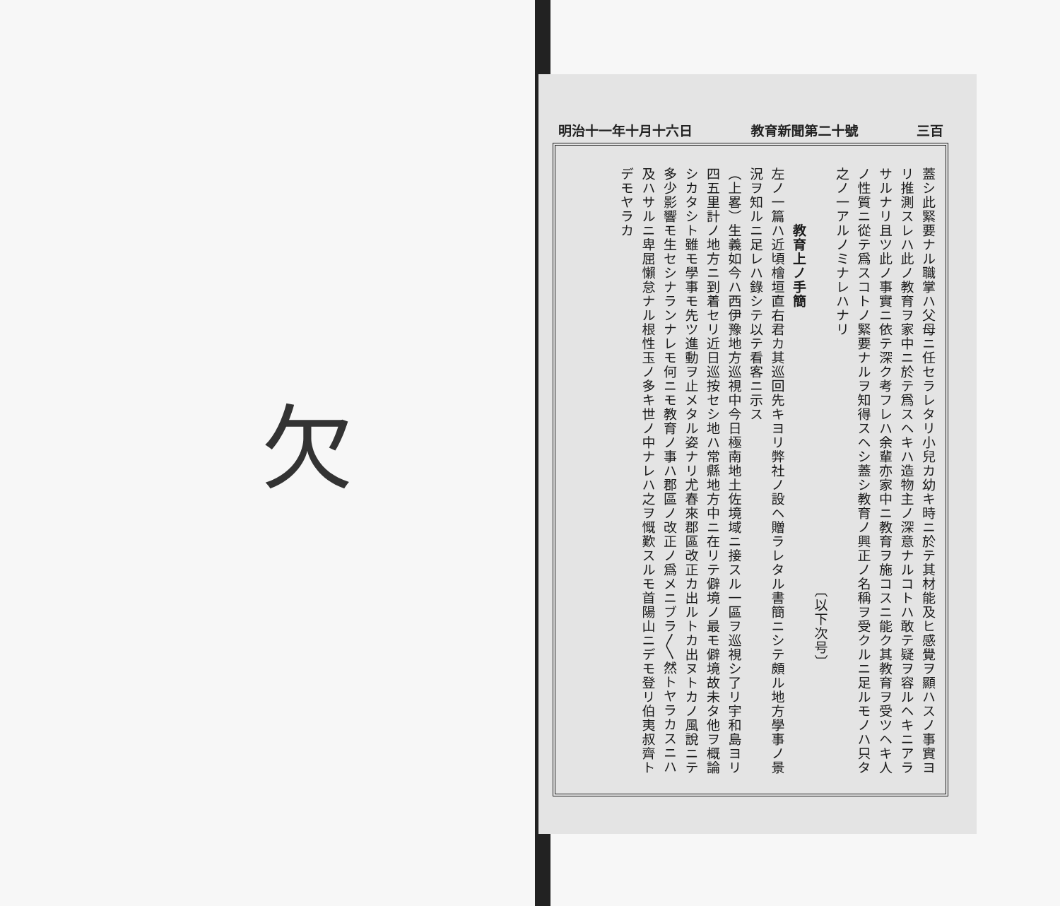欠
明治十一年十月十六日 教育新聞第二十號 三百
蓋シ此緊要ナル職掌ハ父母ニ任セラレタリ小兒カ幼キ時ニ於テ其材能及ヒ感覺ヲ顯ハスノ事實ヨリ推測スレハ此ノ教育ヲ家中ニ於テ爲スヘキハ造物主ノ深意ナルコトハ敢テ疑ヲ容ルヘキニアラサルナリ且ツ此ノ事實ニ依テ深ク考フレハ余輩亦家中ニ教育ヲ施コスニ能ク其教育ヲ受ツヘキ人ノ性質ニ從テ爲スコトノ緊要ナルヲ知得スヘシ蓋シ教育ノ興正ノ名稱ヲ受クルニ足ルモノハ只タ之ノ一アルノミナレハナリ
〔以下次号〕
教育上ノ手簡
左ノ一篇ハ近頃檜垣直右君カ其巡回先キヨリ弊社ノ設ヘ贈ラレタル書簡ニシテ頗ル地方學事ノ景況ヲ知ルニ足レハ錄シテ以テ看客ニ示ス
（上畧）生義如今ハ西伊豫地方巡視中今日極南地土佐境域ニ接スル一區ヲ巡視シ了リ宇和島ヨリ四五里計ノ地方ニ到着セリ近日巡按セシ地ハ常縣地方中ニ在リテ僻境ノ最モ僻境故未タ他ヲ概論シカタシト雖モ學事モ先ツ進動ヲ止メタル姿ナリ尤春來郡區改正カ出ルトカ出ヌトカノ風說ニテ多少影響モ生セシナランナレモ何ニモ教育ノ事ハ郡區ノ改正ノ爲メニブラ〳〵然トヤラカスニハ及ハサルニ卑屈懶怠ナル根性玉ノ多キ世ノ中ナレハ之ヲ慨歎スルモ首陽山ニデモ登リ伯夷叔齊トデモヤラカ